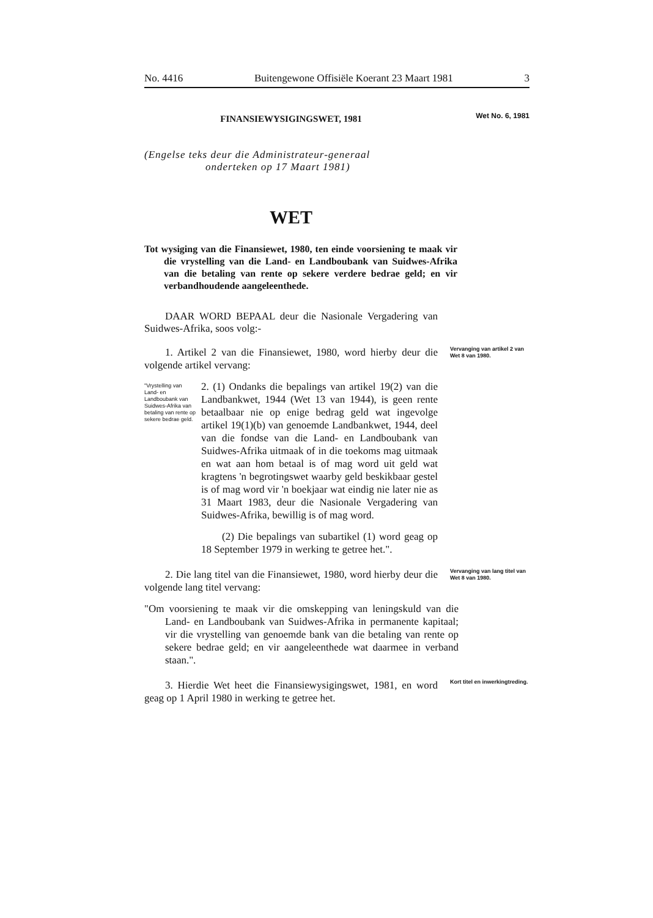No. 4416 Buitengewone Offisiële Koerant 23 Maart 1981 3
FINANSIEWYSIGINGSWET, 1981
Wet No. 6, 1981
(Engelse teks deur die Administrateur-generaal
onderteken op 17 Maart 1981)
WET
Tot wysiging van die Finansiewet, 1980, ten einde voorsiening te maak vir die vrystelling van die Land- en Landboubank van Suidwes-Afrika van die betaling van rente op sekere verdere bedrae geld; en vir verbandhoudende aangeleenthede.
DAAR WORD BEPAAL deur die Nasionale Vergadering van Suidwes-Afrika, soos volg:-
1. Artikel 2 van die Finansiewet, 1980, word hierby deur die volgende artikel vervang:
Vervanging van artikel 2 van Wet 8 van 1980.
"Vrystelling van Land- en Landboubank van Suidwes-Afrika van betaling van rente op sekere bedrae geld.
2. (1) Ondanks die bepalings van artikel 19(2) van die Landbankwet, 1944 (Wet 13 van 1944), is geen rente betaalbaar nie op enige bedrag geld wat ingevolge artikel 19(1)(b) van genoemde Landbankwet, 1944, deel van die fondse van die Land- en Landboubank van Suidwes-Afrika uitmaak of in die toekoms mag uitmaak en wat aan hom betaal is of mag word uit geld wat kragtens 'n begrotingswet waarby geld beskikbaar gestel is of mag word vir 'n boekjaar wat eindig nie later nie as 31 Maart 1983, deur die Nasionale Vergadering van Suidwes-Afrika, bewillig is of mag word.
(2) Die bepalings van subartikel (1) word geag op 18 September 1979 in werking te getree het.".
2. Die lang titel van die Finansiewet, 1980, word hierby deur die volgende lang titel vervang:
Vervanging van lang titel van Wet 8 van 1980.
"Om voorsiening te maak vir die omskepping van leningskuld van die Land- en Landboubank van Suidwes-Afrika in permanente kapitaal; vir die vrystelling van genoemde bank van die betaling van rente op sekere bedrae geld; en vir aangeleenthede wat daarmee in verband staan.".
3. Hierdie Wet heet die Finansiewysigingswet, 1981, en word geag op 1 April 1980 in werking te getree het.
Kort titel en inwerkingtreding.